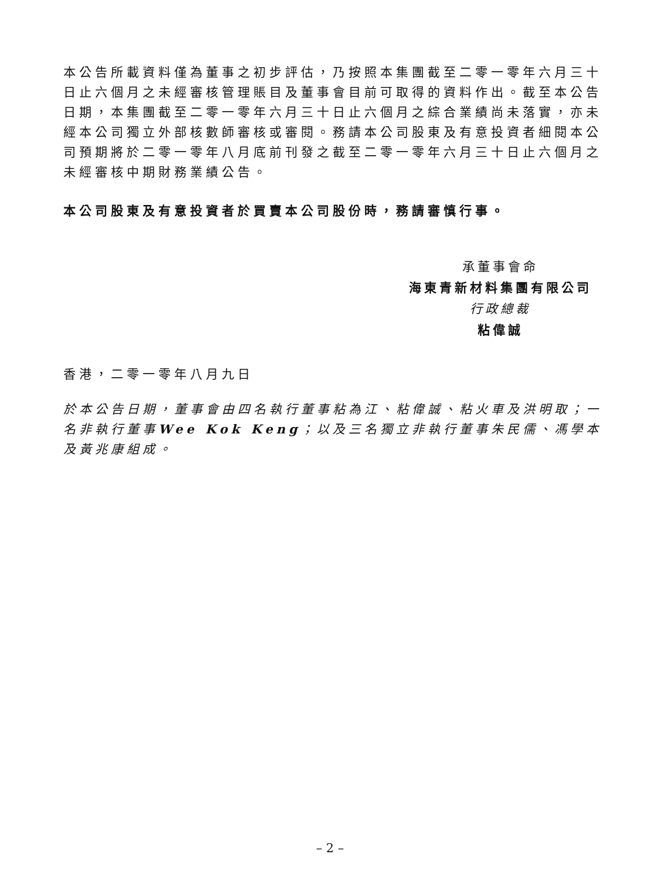本公告所載資料僅為董事之初步評估，乃按照本集團截至二零一零年六月三十日止六個月之未經審核管理賬目及董事會目前可取得的資料作出。截至本公告日期，本集團截至二零一零年六月三十日止六個月之綜合業績尚未落實，亦未經本公司獨立外部核數師審核或審閱。務請本公司股東及有意投資者細閱本公司預期將於二零一零年八月底前刊發之截至二零一零年六月三十日止六個月之未經審核中期財務業績公告。
本公司股東及有意投資者於買賣本公司股份時，務請審慎行事。
承董事會命
海東青新材料集團有限公司
行政總裁
粘偉誠
香港，二零一零年八月九日
於本公告日期，董事會由四名執行董事粘為江、粘偉誠、粘火車及洪明取；一名非執行董事Wee Kok Keng；以及三名獨立非執行董事朱民儒、馮學本及黃兆康組成。
– 2 –